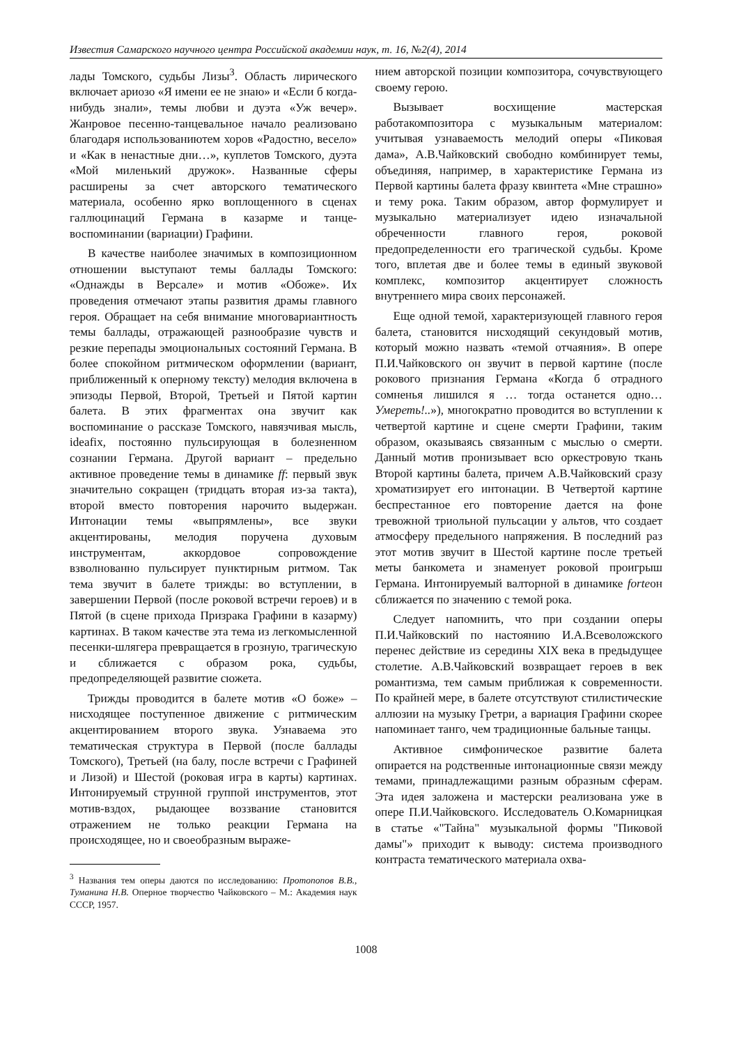Известия Самарского научного центра Российской академии наук, т. 16, №2(4), 2014
лады Томского, судьбы Лизы<sup>3</sup>. Область лирического включает ариозо «Я имени ее не знаю» и «Если б когда-нибудь знали», темы любви и дуэта «Уж вечер». Жанровое песенно-танцевальное начало реализовано благодаря использованиютем хоров «Радостно, весело» и «Как в ненастные дни…», куплетов Томского, дуэта «Мой миленький дружок». Названные сферы расширены за счет авторского тематического материала, особенно ярко воплощенного в сценах галлюцинаций Германа в казарме и танце-воспоминании (вариации) Графини.
В качестве наиболее значимых в композиционном отношении выступают темы баллады Томского: «Однажды в Версале» и мотив «Обоже». Их проведения отмечают этапы развития драмы главного героя. Обращает на себя внимание многовариантность темы баллады, отражающей разнообразие чувств и резкие перепады эмоциональных состояний Германа. В более спокойном ритмическом оформлении (вариант, приближенный к оперному тексту) мелодия включена в эпизоды Первой, Второй, Третьей и Пятой картин балета. В этих фрагментах она звучит как воспоминание о рассказе Томского, навязчивая мысль, ideafix, постоянно пульсирующая в болезненном сознании Германа. Другой вариант – предельно активное проведение темы в динамике ff: первый звук значительно сокращен (тридцать вторая из-за такта), второй вместо повторения нарочито выдержан. Интонации темы «выпрямлены», все звуки акцентированы, мелодия поручена духовым инструментам, аккордовое сопровождение взволнованно пульсирует пунктирным ритмом. Так тема звучит в балете трижды: во вступлении, в завершении Первой (после роковой встречи героев) и в Пятой (в сцене прихода Призрака Графини в казарму) картинах. В таком качестве эта тема из легкомысленной песенки-шлягера превращается в грозную, трагическую и сближается с образом рока, судьбы, предопределяющей развитие сюжета.
Трижды проводится в балете мотив «О боже» – нисходящее поступенное движение с ритмическим акцентированием второго звука. Узнаваема это тематическая структура в Первой (после баллады Томского), Третьей (на балу, после встречи с Графиней и Лизой) и Шестой (роковая игра в карты) картинах. Интонируемый струнной группой инструментов, этот мотив-вздох, рыдающее воззвание становится отражением не только реакции Германа на происходящее, но и своеобразным выраже-
<sup>3</sup> Названия тем оперы даются по исследованию: Протопопов В.В., Туманина Н.В. Оперное творчество Чайковского – М.: Академия наук СССР, 1957.
нием авторской позиции композитора, сочувствующего своему герою.
Вызывает восхищение мастерская работакомпозитора с музыкальным материалом: учитывая узнаваемость мелодий оперы «Пиковая дама», А.В.Чайковский свободно комбинирует темы, объединяя, например, в характеристике Германа из Первой картины балета фразу квинтета «Мне страшно» и тему рока. Таким образом, автор формулирует и музыкально материализует идею изначальной обреченности главного героя, роковой предопределенности его трагической судьбы. Кроме того, вплетая две и более темы в единый звуковой комплекс, композитор акцентирует сложность внутреннего мира своих персонажей.
Еще одной темой, характеризующей главного героя балета, становится нисходящий секундовый мотив, который можно назвать «темой отчаяния». В опере П.И.Чайковского он звучит в первой картине (после рокового признания Германа «Когда б отрадного сомненья лишился я … тогда останется одно… Умереть!..»), многократно проводится во вступлении к четвертой картине и сцене смерти Графини, таким образом, оказываясь связанным с мыслью о смерти. Данный мотив пронизывает всю оркестровую ткань Второй картины балета, причем А.В.Чайковский сразу хроматизирует его интонации. В Четвертой картине беспрестанное его повторение дается на фоне тревожной триольной пульсации у альтов, что создает атмосферу предельного напряжения. В последний раз этот мотив звучит в Шестой картине после третьей меты банкомета и знаменует роковой проигрыш Германа. Интонируемый валторной в динамике forteон сближается по значению с темой рока.
Следует напомнить, что при создании оперы П.И.Чайковский по настоянию И.А.Всеволожского перенес действие из середины XIX века в предыдущее столетие. А.В.Чайковский возвращает героев в век романтизма, тем самым приближая к современности. По крайней мере, в балете отсутствуют стилистические аллюзии на музыку Гретри, а вариация Графини скорее напоминает танго, чем традиционные бальные танцы.
Активное симфоническое развитие балета опирается на родственные интонационные связи между темами, принадлежащими разным образным сферам. Эта идея заложена и мастерски реализована уже в опере П.И.Чайковского. Исследователь О.Комарницкая в статье «"Тайна" музыкальной формы "Пиковой дамы"» приходит к выводу: система производного контраста тематического материала охва-
1008